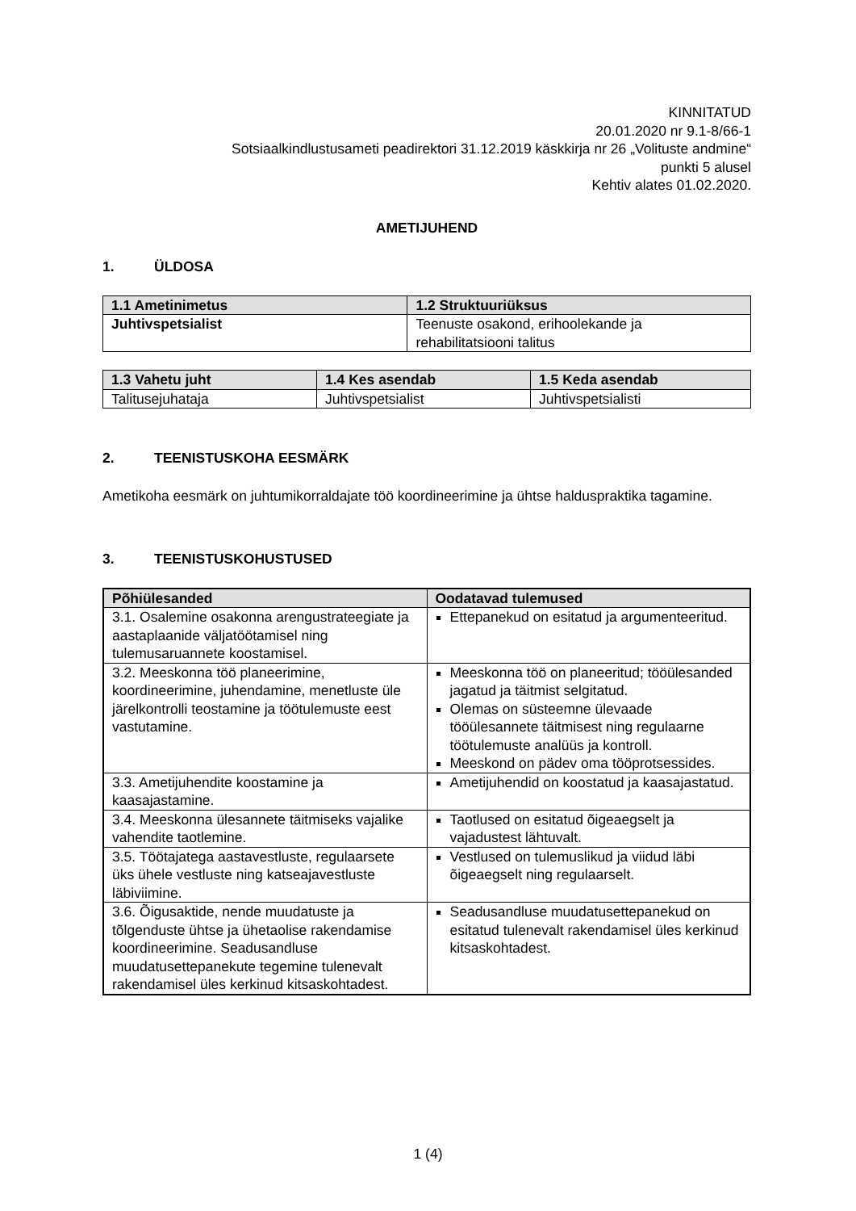KINNITATUD
20.01.2020 nr 9.1-8/66-1
Sotsiaalkindlustusameti peadirektori 31.12.2019 käskkirja nr 26 „Volituste andmine“
punkti 5 alusel
Kehtiv alates 01.02.2020.
AMETIJUHEND
1. ÜLDOSA
| 1.1 Ametinimetus | 1.2 Struktuuriüksus |
| --- | --- |
| Juhtivspetsialist | Teenuste osakond, erihoolekande ja rehabilitatsiooni talitus |
| 1.3 Vahetu juht | 1.4 Kes asendab | 1.5 Keda asendab |
| --- | --- | --- |
| Talitusejuhataja | Juhtivspetsialist | Juhtivspetsialisti |
2. TEENISTUSKOHA EESMÄRK
Ametikoha eesmärk on juhtumikorraldajate töö koordineerimine ja ühtse halduspraktika tagamine.
3. TEENISTUSKOHUSTUSED
| Põhiülesanded | Oodatavad tulemused |
| --- | --- |
| 3.1. Osalemine osakonna arengustrateegiate ja aastaplaanide väljatöötamisel ning tulemusaruannete koostamisel. | Ettepanekud on esitatud ja argumenteeritud. |
| 3.2. Meeskonna töö planeerimine, koordineerimine, juhendamine, menetluste üle järelkontrolli teostamine ja töötulemuste eest vastutamine. | Meeskonna töö on planeeritud; tööülesanded jagatud ja täitmist selgitatud. Olemas on süsteemne ülevaade tööülesannete täitmisest ning regulaarne töötulemuste analüüs ja kontroll. Meeskond on pädev oma tööprotsessides. |
| 3.3. Ametijuhendite koostamine ja kaasajastamine. | Ametijuhendid on koostatud ja kaasajastatud. |
| 3.4. Meeskonna ülesannete täitmiseks vajalike vahendite taotlemine. | Taotlused on esitatud õigeaegselt ja vajadustest lähtuvalt. |
| 3.5. Töötajatega aastavestluste, regulaarsete üks ühele vestluste ning katseajavestluste läbiviimine. | Vestlused on tulemuslikud ja viidud läbi õigeaegselt ning regulaarselt. |
| 3.6. Õigusaktide, nende muudatuste ja tõlgenduste ühtse ja ühetaolise rakendamise koordineerimine. Seadusandluse muudatusettepanekute tegemine tulenevalt rakendamisel üles kerkinud kitsaskohtadest. | Seadusandluse muudatusettepanekud on esitatud tulenevalt rakendamisel üles kerkinud kitsaskohtadest. |
1 (4)